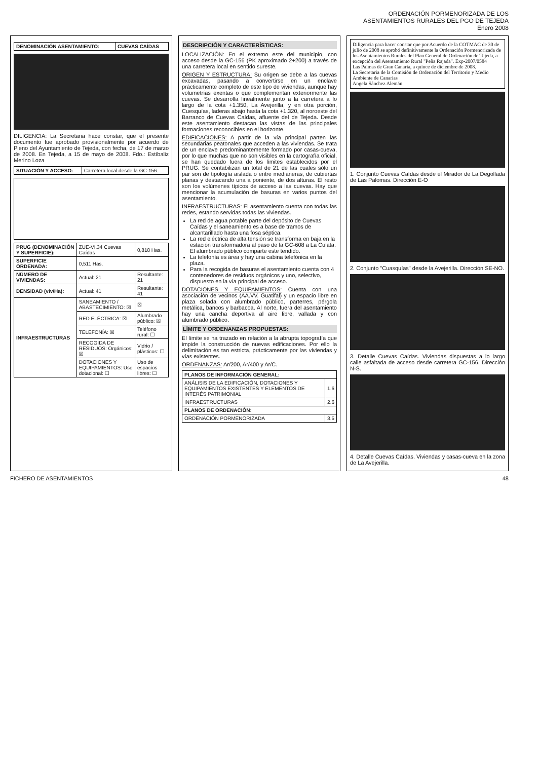ORDENACIÓN PORMENORIZADA DE LOS
ASENTAMIENTOS RURALES DEL PGO DE TEJEDA
Enero 2008
| DENOMINACIÓN ASENTAMIENTO: | CUEVAS CAÍDAS |
DILIGENCIA: La Secretaria hace constar, que el presente documento fue aprobado provisionalmente por acuerdo de Pleno del Ayuntamiento de Tejeda, con fecha, de 17 de marzo de 2008. En Tejeda, a 15 de mayo de 2008. Fdo.: Estíbaliz Merino Loza
| SITUACIÓN Y ACCESO: | Carretera local desde la GC-156. |
| PRUG (DENOMINACIÓN Y SUPERFICIE): | ZUE-VI.34 Cuevas Caídas | 0,818 Has. |
| SUPERFICIE ORDENADA: | 0,511 Has. | |
| NÚMERO DE VIVIENDAS: | Actual: 21 | Resultante: 21 |
| DENSIDAD (viv/Ha): | Actual: 41 | Resultante: 41 |
| INFRAESTRUCTURAS | SANEAMIENTO / ABASTECIMIENTO: ☒ | ☒ |
| | RED ELÉCTRICA: ☒ | Alumbrado público: ☒ |
| | TELEFONÍA: ☒ | Teléfono rural: ☐ |
| | RECOGIDA DE RESIDUOS: Orgánicos: ☒ | Vidrio / plásticos: ☐ |
| | DOTACIONES Y EQUIPAMIENTOS: Uso dotacional: ☐ | Uso de espacios libres: ☐ |
DESCRIPCIÓN Y CARACTERÍSTICAS:
LOCALIZACIÓN: En el extremo este del municipio, con acceso desde la GC-156 (PK aproximado 2+200) a través de una carretera local en sentido sureste.
ORIGEN Y ESTRUCTURA: Su origen se debe a las cuevas excavadas, pasando a convertirse en un enclave prácticamente completo de este tipo de viviendas, aunque hay volumetrías exentas o que complementan exteriormente las cuevas. Se desarrolla linealmente junto a la carretera a lo largo de la cota +1.350, La Avejerilla, y en otra porción, Cuesquías, laderas abajo hasta la cota +1.320, al noroeste del Barranco de Cuevas Caídas, afluente del de Tejeda. Desde este asentamiento destacan las vistas de las principales formaciones reconocibles en el horizonte.
EDIFICACIONES: A partir de la vía principal parten las secundarias peatonales que acceden a las viviendas. Se trata de un enclave predominantemente formado por casas-cueva, por lo que muchas que no son visibles en la cartografía oficial, se han quedado fuera de los límites establecidos por el PRUG. Se contabilizan un total de 21 de las cuales sólo un par son de tipología aislada o entre medianeras, de cubiertas planas y destacando una a poniente, de dos alturas. El resto son los volúmenes típicos de acceso a las cuevas. Hay que mencionar la acumulación de basuras en varios puntos del asentamiento.
INFRAESTRUCTURAS: El asentamiento cuenta con todas las redes, estando servidas todas las viviendas.
La red de agua potable parte del depósito de Cuevas Caídas y el saneamiento es a base de tramos de alcantarillado hasta una fosa séptica.
La red eléctrica de alta tensión se transforma en baja en la estación transformadora al paso de la GC-608 a La Culata. El alumbrado público comparte este tendido.
La telefonía es área y hay una cabina telefónica en la plaza.
Para la recogida de basuras el asentamiento cuenta con 4 contenedores de residuos orgánicos y uno, selectivo, dispuesto en la vía principal de acceso.
DOTACIONES Y EQUIPAMIENTOS: Cuenta con una asociación de vecinos (AA.VV. Guatifal) y un espacio libre en plaza solada con alumbrado público, parterres, pérgola metálica, bancos y barbacoa. Al norte, fuera del asentamiento hay una cancha deportiva al aire libre, vallada y con alumbrado público.
LÍMITE Y ORDENANZAS PROPUESTAS:
El límite se ha trazado en relación a la abrupta topografía que impide la construcción de nuevas edificaciones. Por ello la delimitación es tan estricta, prácticamente por las viviendas y vías existentes.
ORDENANZAS: Ar/200, Ar/400 y Ar/C.
| PLANOS DE INFORMACIÓN GENERAL: | |
| --- | --- |
| ANÁLISIS DE LA EDIFICACIÓN, DOTACIONES Y EQUIPAMIENTOS EXISTENTES Y ELEMENTOS DE INTERÉS PATRIMONIAL | 1.6 |
| INFRAESTRUCTURAS | 2.6 |
| PLANOS DE ORDENACIÓN: | |
| ORDENACIÓN PORMENORIZADA | 3.5 |
Diligencia para hacer constar que por Acuerdo de la COTMAC de 30 de julio de 2008 se aprobó definitivamente la Ordenación Pormenorizada de los Asentamientos Rurales del Plan General de Ordenación de Tejeda, a excepción del Asentamiento Rural "Peña Rajada". Exp-2007/0584
Las Palmas de Gran Canaria, a quince de diciembre de 2008.
La Secretaria de la Comisión de Ordenación del Territorio y Medio Ambiente de Canarias
Angela Sánchez Alemán
1. Conjunto Cuevas Caídas desde el Mirador de La Degollada de Las Palomas. Dirección E-O
2. Conjunto "Cuasquías" desde la Avejerilla. Dirección SE-NO.
3. Detalle Cuevas Caídas. Viviendas dispuestas a lo largo calle asfaltada de acceso desde carretera GC-156. Dirección N-S.
4. Detalle Cuevas Caídas. Viviendas y casas-cueva en la zona de La Avejerilla.
FICHERO DE ASENTAMIENTOS 48